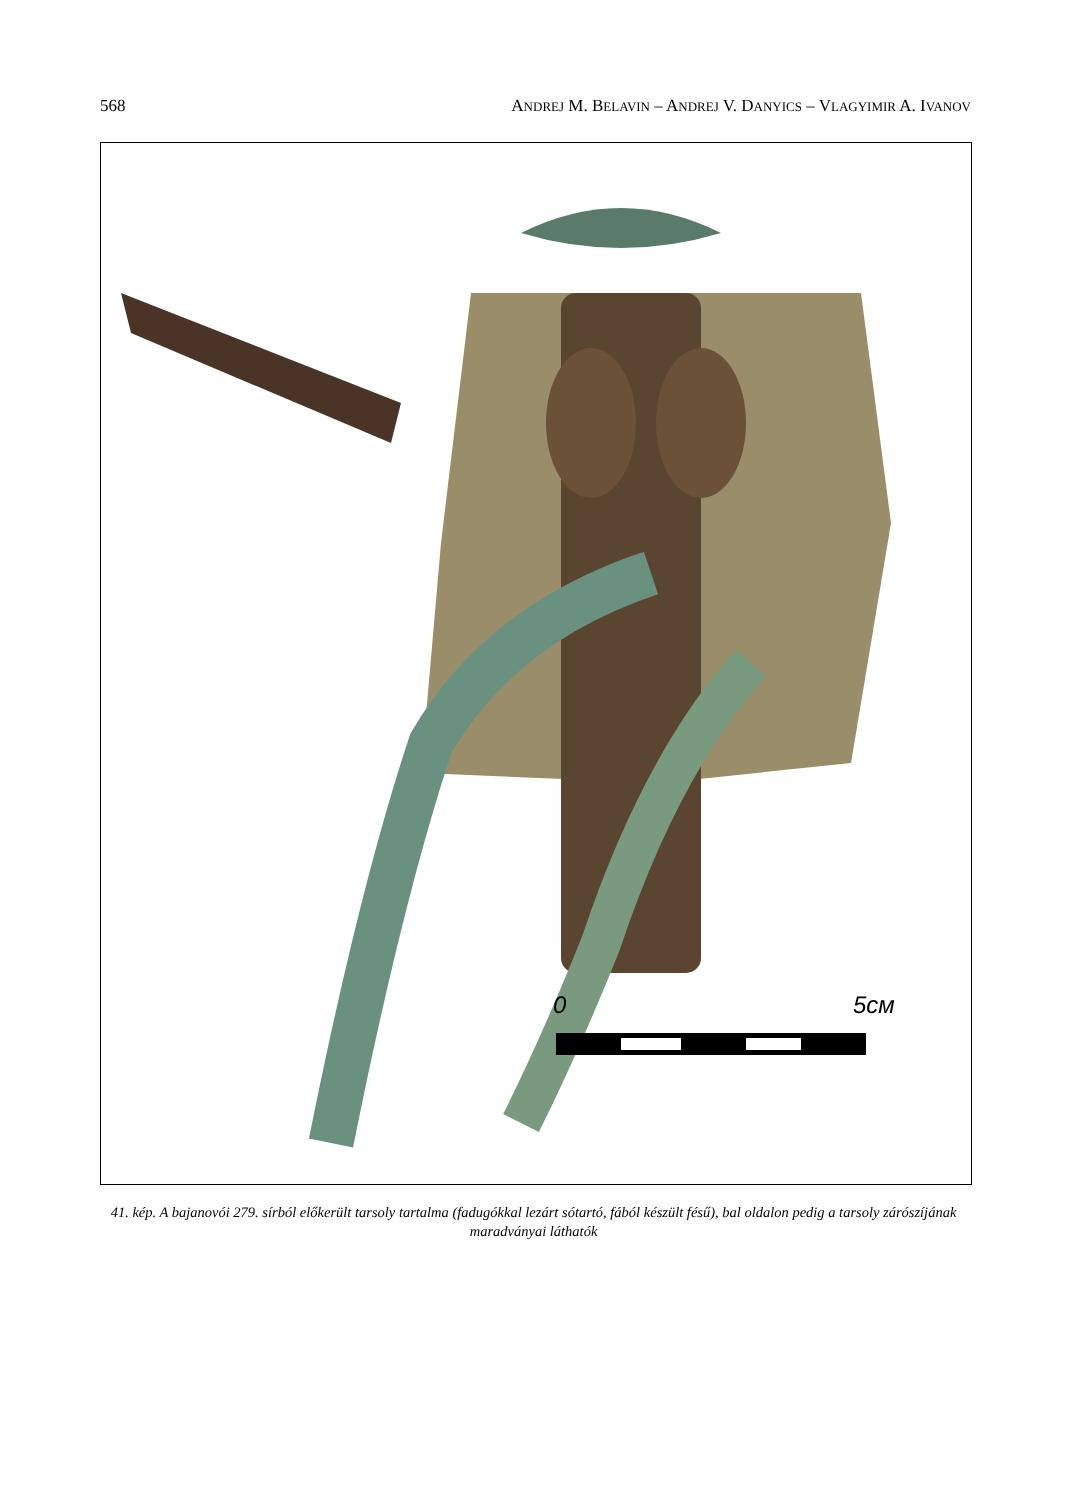568 ANDREJ M. BELAVIN – ANDREJ V. DANYICS – VLAGYIMIR A. IVANOV
0
5см
41. kép. A bajanovói 279. sírból előkerült tarsoly tartalma (fadugókkal lezárt sótartó, fából készült fésű), bal oldalon pedig a tarsoly zárószíjának maradványai láthatók